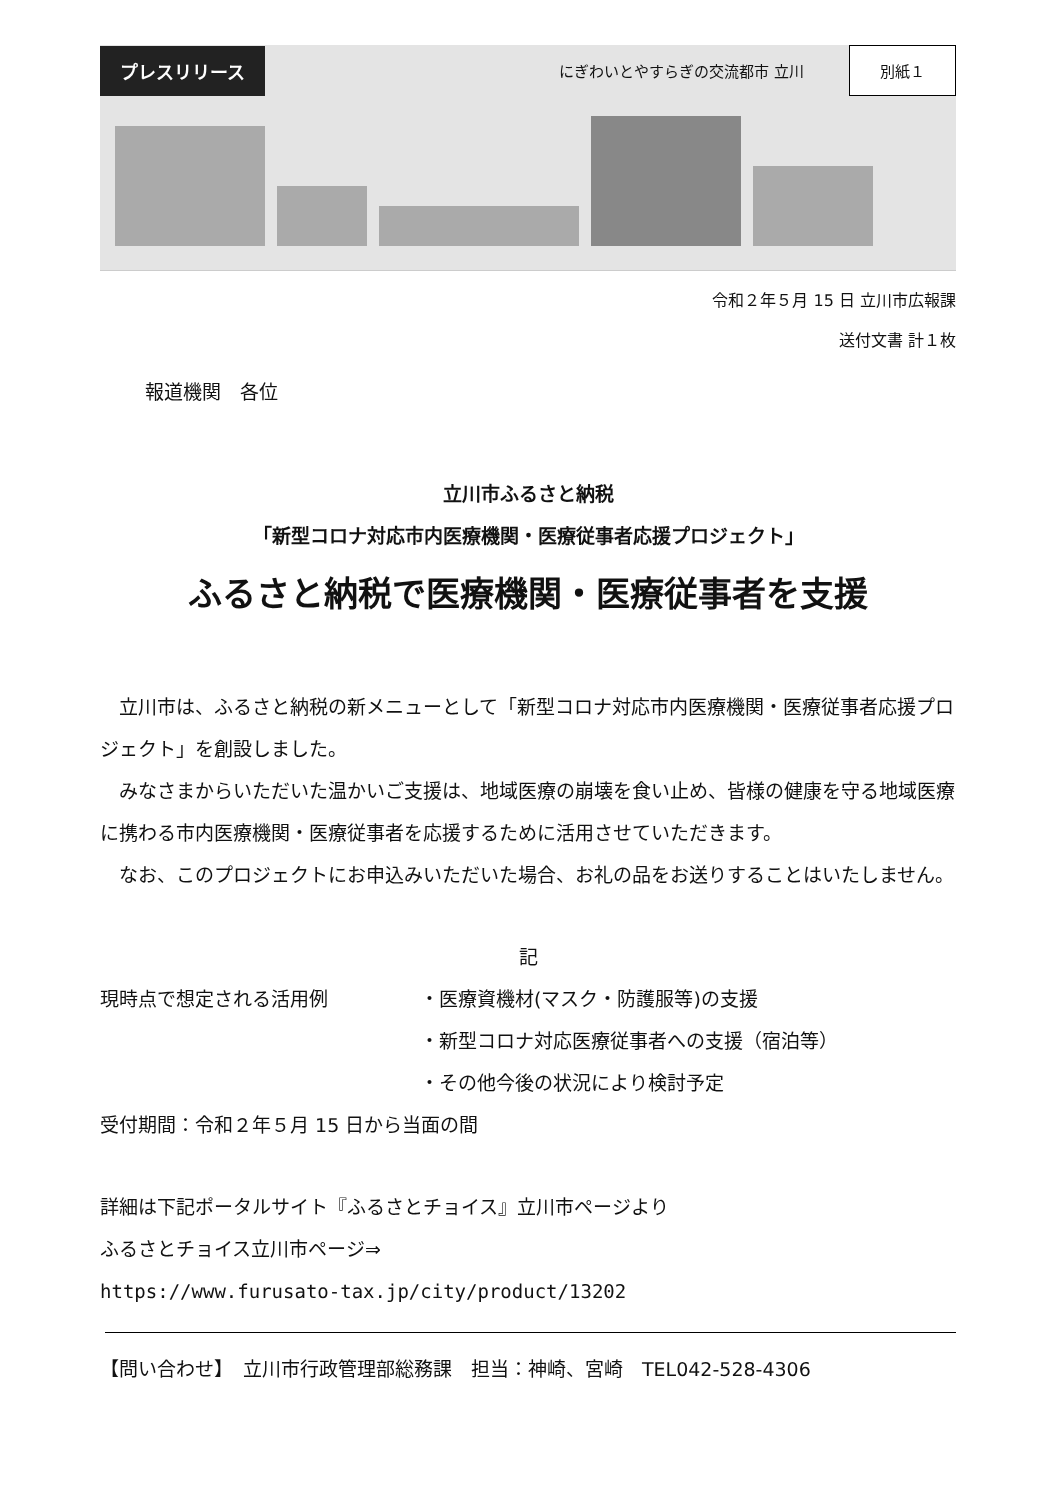プレスリリース にぎわいとやすらぎの交流都市 立川 別紙１
令和２年５月 15 日 立川市広報課
送付文書 計１枚
報道機関　各位
立川市ふるさと納税
「新型コロナ対応市内医療機関・医療従事者応援プロジェクト」
ふるさと納税で医療機関・医療従事者を支援
　立川市は、ふるさと納税の新メニューとして「新型コロナ対応市内医療機関・医療従事者応援プロジェクト」を創設しました。
　みなさまからいただいた温かいご支援は、地域医療の崩壊を食い止め、皆様の健康を守る地域医療に携わる市内医療機関・医療従事者を応援するために活用させていただきます。
　なお、このプロジェクトにお申込みいただいた場合、お礼の品をお送りすることはいたしません。
記
現時点で想定される活用例 ・医療資機材(マスク・防護服等)の支援
・新型コロナ対応医療従事者への支援（宿泊等）
・その他今後の状況により検討予定
受付期間：令和２年５月 15 日から当面の間
詳細は下記ポータルサイト『ふるさとチョイス』立川市ページより
ふるさとチョイス立川市ページ⇒
https://www.furusato-tax.jp/city/product/13202
【問い合わせ】　立川市行政管理部総務課　担当：神崎、宮崎　TEL042-528-4306